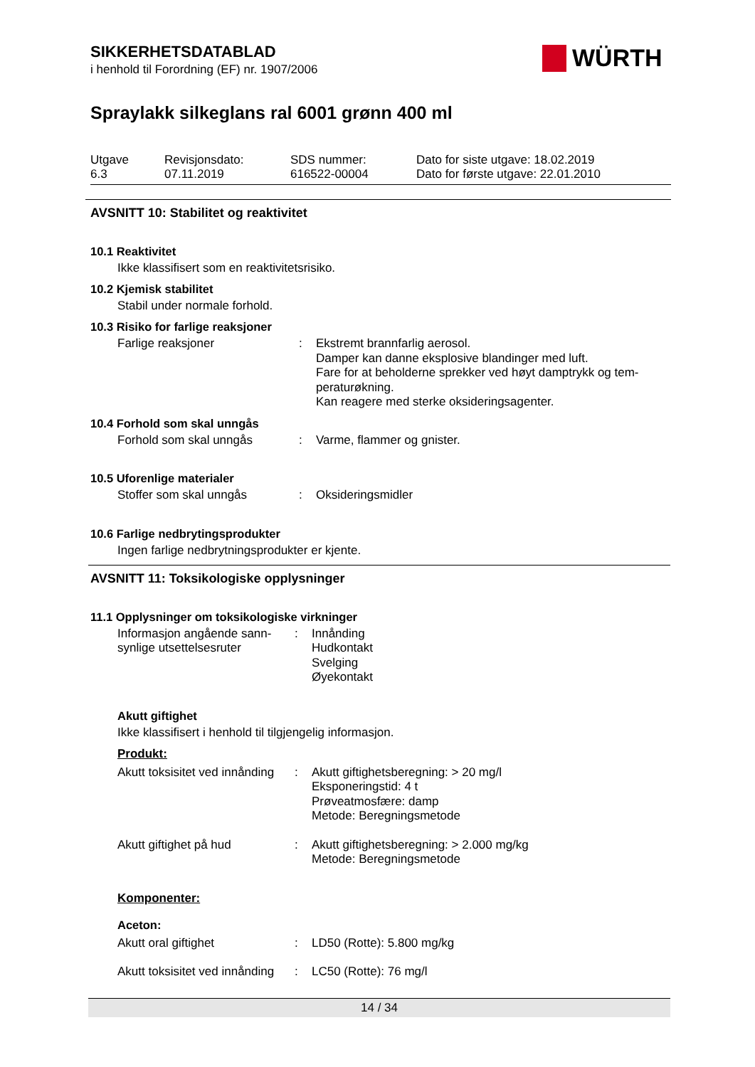WÜRTH
SIKKERHETSDATABLAD
i henhold til Forordning (EF) nr. 1907/2006
Spraylakk silkeglans ral 6001 grønn 400 ml
| Utgave 6.3 | Revisjonsdato: 07.11.2019 | SDS nummer: 616522-00004 | Dato for siste utgave: 18.02.2019 Dato for første utgave: 22.01.2010 |
AVSNITT 10: Stabilitet og reaktivitet
10.1 Reaktivitet
Ikke klassifisert som en reaktivitetsrisiko.
10.2 Kjemisk stabilitet
Stabil under normale forhold.
10.3 Risiko for farlige reaksjoner
| Farlige reaksjoner | : | Ekstremt brannfarlig aerosol. Damper kan danne eksplosive blandinger med luft. Fare for at beholderne sprekker ved høyt damptrykk og tem- peraturøkning. Kan reagere med sterke oksideringsagenter. |
10.4 Forhold som skal unngås
| Forhold som skal unngås | : | Varme, flammer og gnister. |
10.5 Uforenlige materialer
| Stoffer som skal unngås | : | Oksideringsmidler |
10.6 Farlige nedbrytingsprodukter
Ingen farlige nedbrytningsprodukter er kjente.
AVSNITT 11: Toksikologiske opplysninger
11.1 Opplysninger om toksikologiske virkninger
| Informasjon angående sann- synlige utsettelsesruter | : | Innånding Hudkontakt Svelging Øyekontakt |
Akutt giftighet
Ikke klassifisert i henhold til tilgjengelig informasjon.
Produkt:
| Akutt toksisitet ved innånding | : | Akutt giftighetsberegning: > 20 mg/l Eksponeringstid: 4 t Prøveatmosfære: damp Metode: Beregningsmetode |
| Akutt giftighet på hud | : | Akutt giftighetsberegning: > 2.000 mg/kg Metode: Beregningsmetode |
Komponenter:
Aceton:
| Akutt oral giftighet | : | LD50 (Rotte): 5.800 mg/kg |
| Akutt toksisitet ved innånding | : | LC50 (Rotte): 76 mg/l |
14 / 34